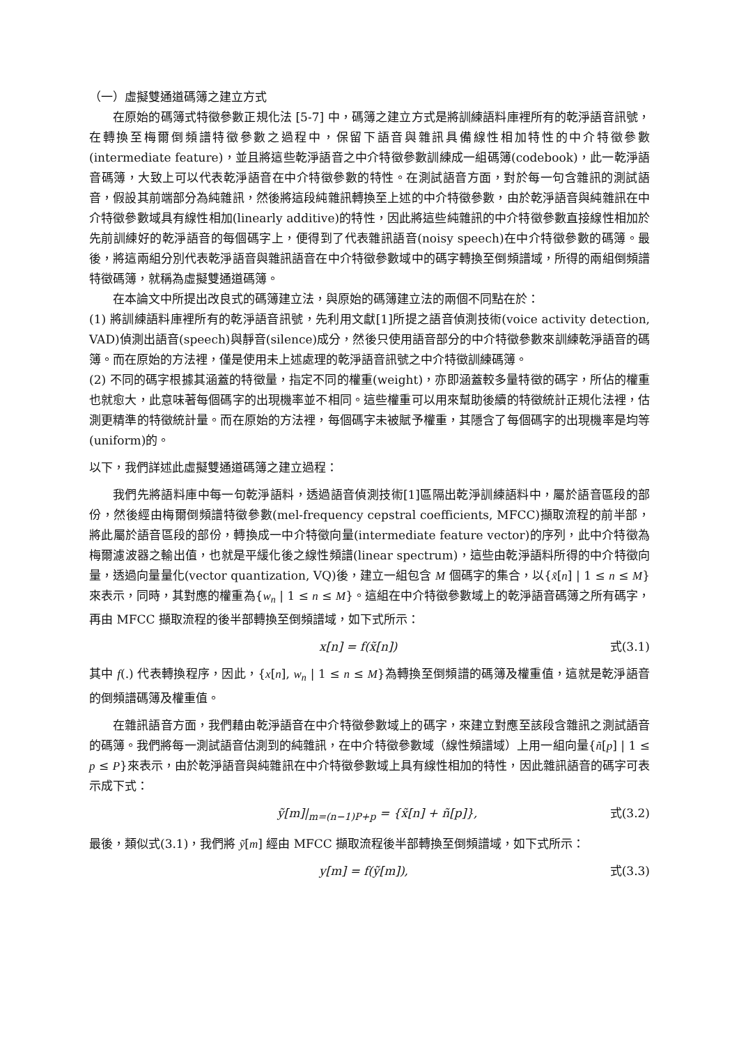（一）虛擬雙通道碼簿之建立方式
在原始的碼簿式特徵參數正規化法 [5-7] 中，碼簿之建立方式是將訓練語料庫裡所有的乾淨語音訊號，在轉換至梅爾倒頻譜特徵參數之過程中，保留下語音與雜訊具備線性相加特性的中介特徵參數(intermediate feature)，並且將這些乾淨語音之中介特徵參數訓練成一組碼簿(codebook)，此一乾淨語音碼簿，大致上可以代表乾淨語音在中介特徵參數的特性。在測試語音方面，對於每一句含雜訊的測試語音，假設其前端部分為純雜訊，然後將這段純雜訊轉換至上述的中介特徵參數，由於乾淨語音與純雜訊在中介特徵參數域具有線性相加(linearly additive)的特性，因此將這些純雜訊的中介特徵參數直接線性相加於先前訓練好的乾淨語音的每個碼字上，便得到了代表雜訊語音(noisy speech)在中介特徵參數的碼簿。最後，將這兩組分別代表乾淨語音與雜訊語音在中介特徵參數域中的碼字轉換至倒頻譜域，所得的兩組倒頻譜特徵碼簿，就稱為虛擬雙通道碼簿。
在本論文中所提出改良式的碼簿建立法，與原始的碼簿建立法的兩個不同點在於：
(1) 將訓練語料庫裡所有的乾淨語音訊號，先利用文獻[1]所提之語音偵測技術(voice activity detection, VAD)偵測出語音(speech)與靜音(silence)成分，然後只使用語音部分的中介特徵參數來訓練乾淨語音的碼簿。而在原始的方法裡，僅是使用未上述處理的乾淨語音訊號之中介特徵訓練碼簿。
(2) 不同的碼字根據其涵蓋的特徵量，指定不同的權重(weight)，亦即涵蓋較多量特徵的碼字，所佔的權重也就愈大，此意味著每個碼字的出現機率並不相同。這些權重可以用來幫助後續的特徵統計正規化法裡，估測更精準的特徵統計量。而在原始的方法裡，每個碼字未被賦予權重，其隱含了每個碼字的出現機率是均等(uniform)的。
以下，我們詳述此虛擬雙通道碼簿之建立過程：
我們先將語料庫中每一句乾淨語料，透過語音偵測技術[1]區隔出乾淨訓練語料中，屬於語音區段的部份，然後經由梅爾倒頻譜特徵參數(mel-frequency cepstral coefficients, MFCC)擷取流程的前半部，將此屬於語音區段的部份，轉換成一中介特徵向量(intermediate feature vector)的序列，此中介特徵為梅爾濾波器之輸出值，也就是平緩化後之線性頻譜(linear spectrum)，這些由乾淨語料所得的中介特徵向量，透過向量量化(vector quantization, VQ)後，建立一組包含 M 個碼字的集合，以{x̃[n] | 1 ≤ n ≤ M}來表示，同時，其對應的權重為{w<sub>n</sub> | 1 ≤ n ≤ M}。這組在中介特徵參數域上的乾淨語音碼簿之所有碼字，再由 MFCC 擷取流程的後半部轉換至倒頻譜域，如下式所示：
x[n] = f(x̃[n]) 式(3.1)
其中 f(.) 代表轉換程序，因此，{x[n], w<sub>n</sub> | 1 ≤ n ≤ M}為轉換至倒頻譜的碼簿及權重值，這就是乾淨語音的倒頻譜碼簿及權重值。
在雜訊語音方面，我們藉由乾淨語音在中介特徵參數域上的碼字，來建立對應至該段含雜訊之測試語音的碼簿。我們將每一測試語音估測到的純雜訊，在中介特徵參數域（線性頻譜域）上用一組向量{ñ[p] | 1 ≤ p ≤ P}來表示，由於乾淨語音與純雜訊在中介特徵參數域上具有線性相加的特性，因此雜訊語音的碼字可表示成下式：
ỹ[m]|<sub>m=(n−1)P+p</sub> = {x̃[n] + ñ[p]}, 式(3.2)
最後，類似式(3.1)，我們將 ỹ[m] 經由 MFCC 擷取流程後半部轉換至倒頻譜域，如下式所示：
y[m] = f(ỹ[m]), 式(3.3)